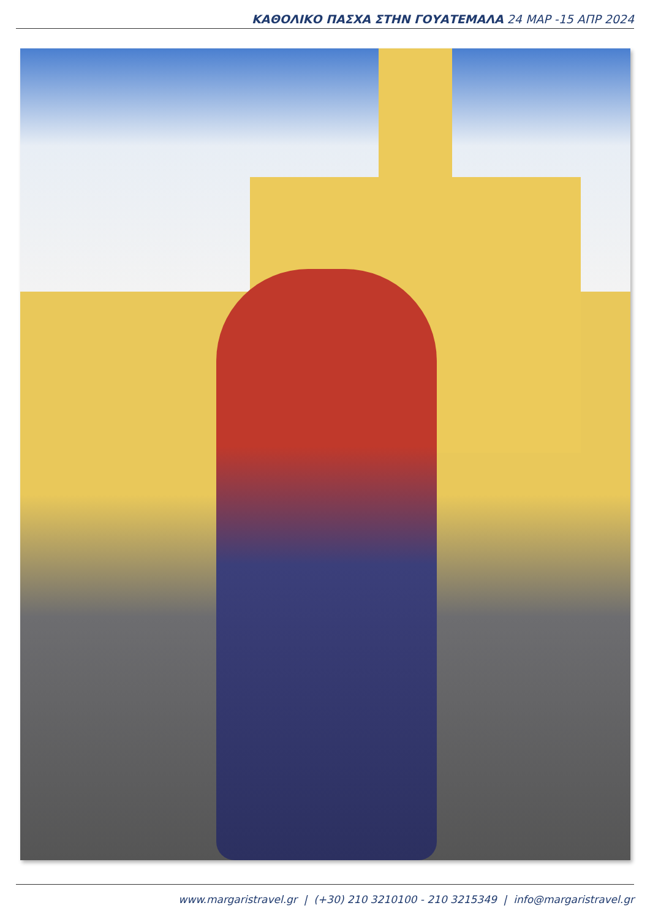ΚΑΘΟΛΙΚΟ ΠΑΣΧΑ ΣΤΗΝ ΓΟΥΑΤΕΜΑΛΑ 24 ΜΑΡ -15 ΑΠΡ 2024
www.margaristravel.gr | (+30) 210 3210100 - 210 3215349 | info@margaristravel.gr